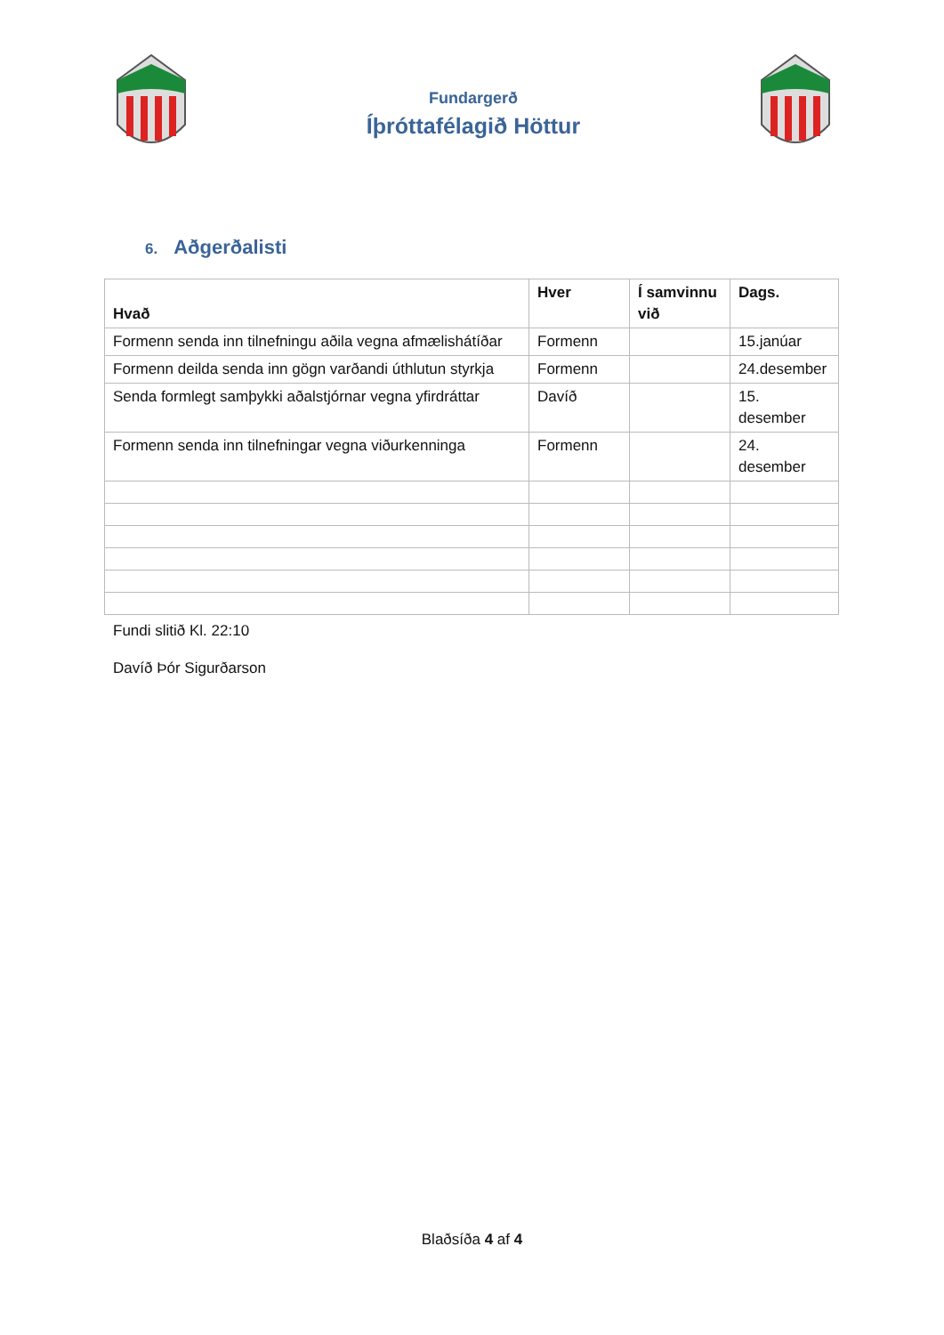Fundargerð
Íþróttafélagið Höttur
6. Aðgerðalisti
| Hvað | Hver | Í samvinnu við | Dags. |
| --- | --- | --- | --- |
| Formenn senda inn tilnefningu aðila vegna afmælishátíðar | Formenn | | 15.janúar |
| Formenn deilda senda inn gögn varðandi úthlutun styrkja | Formenn | | 24.desember |
| Senda formlegt samþykki aðalstjórnar vegna yfirdráttar | Davíð | | 15. desember |
| Formenn senda inn tilnefningar vegna viðurkenninga | Formenn | | 24. desember |
Fundi slitið Kl. 22:10
Davíð Þór Sigurðarson
Blaðsíða 4 af 4